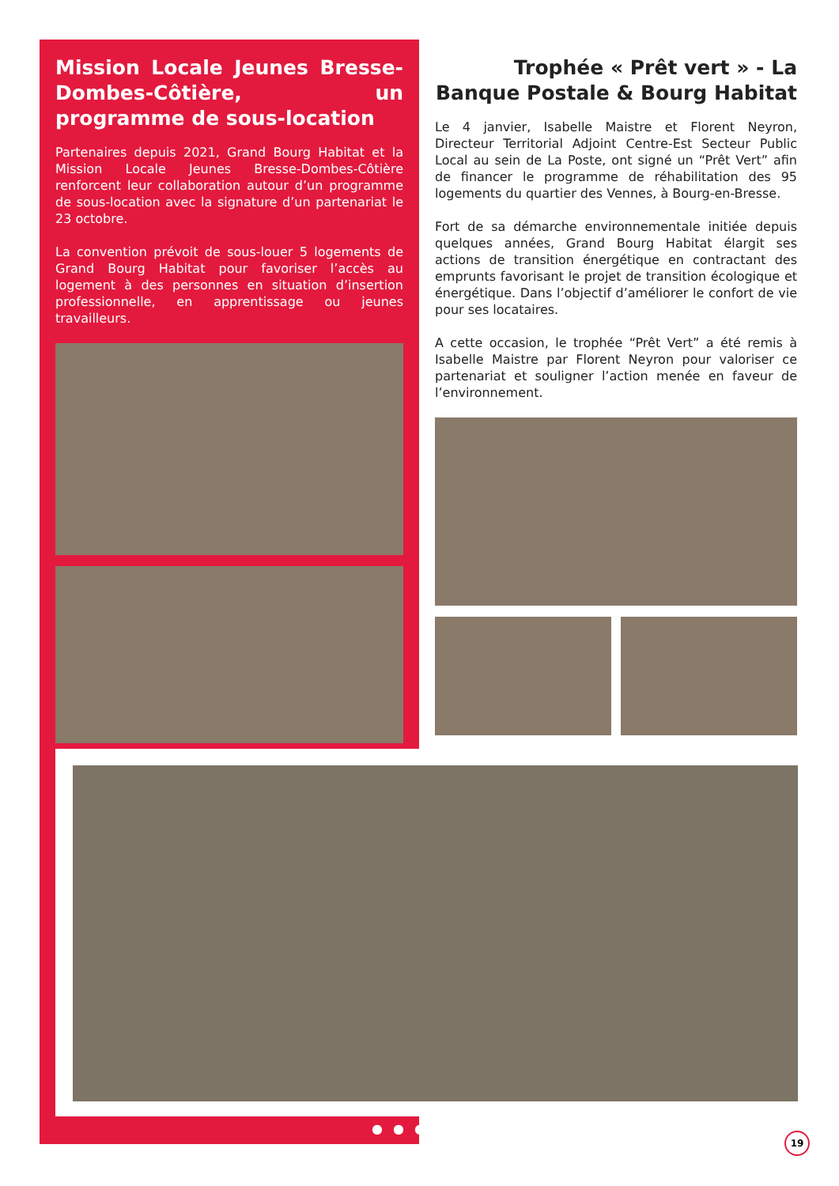Mission Locale Jeunes Bresse-Dombes-Côtière, un programme de sous-location
Partenaires depuis 2021, Grand Bourg Habitat et la Mission Locale Jeunes Bresse-Dombes-Côtière renforcent leur collaboration autour d’un programme de sous-location avec la signature d’un partenariat le 23 octobre.
La convention prévoit de sous-louer 5 logements de Grand Bourg Habitat pour favoriser l’accès au logement à des personnes en situation d’insertion professionnelle, en apprentissage ou jeunes travailleurs.
Trophée « Prêt vert » - La Banque Postale & Bourg Habitat
Le 4 janvier, Isabelle Maistre et Florent Neyron, Directeur Territorial Adjoint Centre-Est Secteur Public Local au sein de La Poste, ont signé un “Prêt Vert” afin de financer le programme de réhabilitation des 95 logements du quartier des Vennes, à Bourg-en-Bresse.
Fort de sa démarche environnementale initiée depuis quelques années, Grand Bourg Habitat élargit ses actions de transition énergétique en contractant des emprunts favorisant le projet de transition écologique et énergétique. Dans l’objectif d’améliorer le confort de vie pour ses locataires.
A cette occasion, le trophée “Prêt Vert” a été remis à Isabelle Maistre par Florent Neyron pour valoriser ce partenariat et souligner l’action menée en faveur de l’environnement.
● ● ● 19